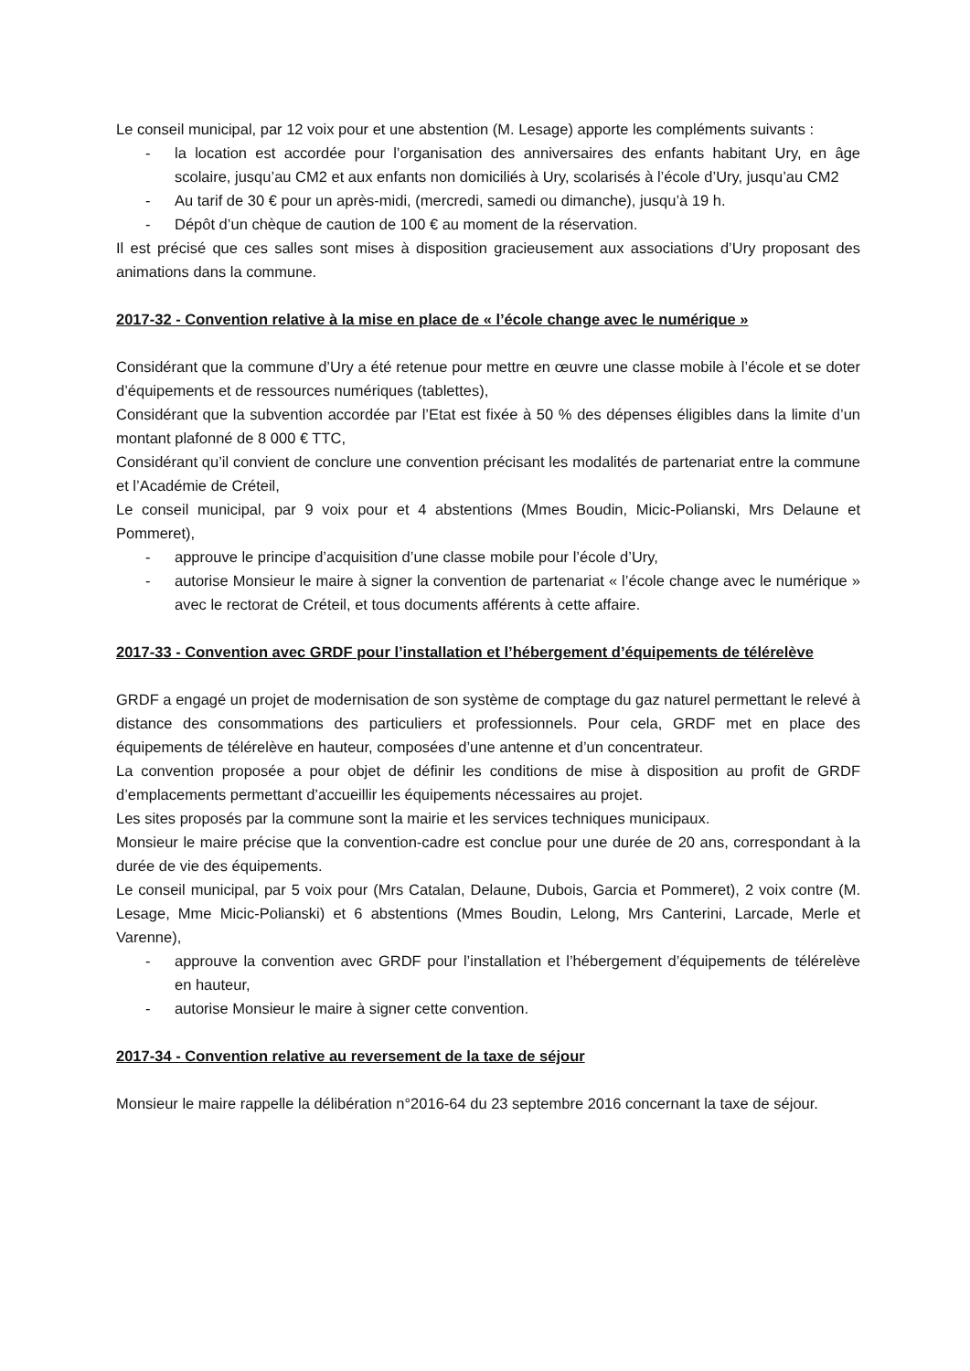Le conseil municipal, par 12 voix pour et une abstention (M. Lesage) apporte les compléments suivants :
- la location est accordée pour l’organisation des anniversaires des enfants habitant Ury, en âge scolaire, jusqu’au CM2 et aux enfants non domiciliés à Ury, scolarisés à l’école d’Ury, jusqu’au CM2
- Au tarif de 30 € pour un après-midi, (mercredi, samedi ou dimanche), jusqu’à 19 h.
- Dépôt d’un chèque de caution de 100 € au moment de la réservation.
Il est précisé que ces salles sont mises à disposition gracieusement aux associations d’Ury proposant des animations dans la commune.
2017-32 - Convention relative à la mise en place de « l’école change avec le numérique »
Considérant que la commune d’Ury a été retenue pour mettre en œuvre une classe mobile à l’école et se doter d’équipements et de ressources numériques (tablettes),
Considérant que la subvention accordée par l’Etat est fixée à 50 % des dépenses éligibles dans la limite d’un montant plafonné de 8 000 € TTC,
Considérant qu’il convient de conclure une convention précisant les modalités de partenariat entre la commune et l’Académie de Créteil,
Le conseil municipal, par 9 voix pour et 4 abstentions (Mmes Boudin, Micic-Polianski, Mrs Delaune et Pommeret),
- approuve le principe d’acquisition d’une classe mobile pour l’école d’Ury,
- autorise Monsieur le maire à signer la convention de partenariat « l’école change avec le numérique » avec le rectorat de Créteil, et tous documents afférents à cette affaire.
2017-33 - Convention avec GRDF pour l’installation et l’hébergement d’équipements de télérelève
GRDF a engagé un projet de modernisation de son système de comptage du gaz naturel permettant le relevé à distance des consommations des particuliers et professionnels. Pour cela, GRDF met en place des équipements de télérelève en hauteur, composées d’une antenne et d’un concentrateur.
La convention proposée a pour objet de définir les conditions de mise à disposition au profit de GRDF d’emplacements permettant d’accueillir les équipements nécessaires au projet.
Les sites proposés par la commune sont la mairie et les services techniques municipaux.
Monsieur le maire précise que la convention-cadre est conclue pour une durée de 20 ans, correspondant à la durée de vie des équipements.
Le conseil municipal, par 5 voix pour (Mrs Catalan, Delaune, Dubois, Garcia et Pommeret), 2 voix contre (M. Lesage, Mme Micic-Polianski) et 6 abstentions (Mmes Boudin, Lelong, Mrs Canterini, Larcade, Merle et Varenne),
- approuve la convention avec GRDF pour l’installation et l’hébergement d’équipements de télérelève en hauteur,
- autorise Monsieur le maire à signer cette convention.
2017-34 - Convention relative au reversement de la taxe de séjour
Monsieur le maire rappelle la délibération n°2016-64 du 23 septembre 2016 concernant la taxe de séjour.